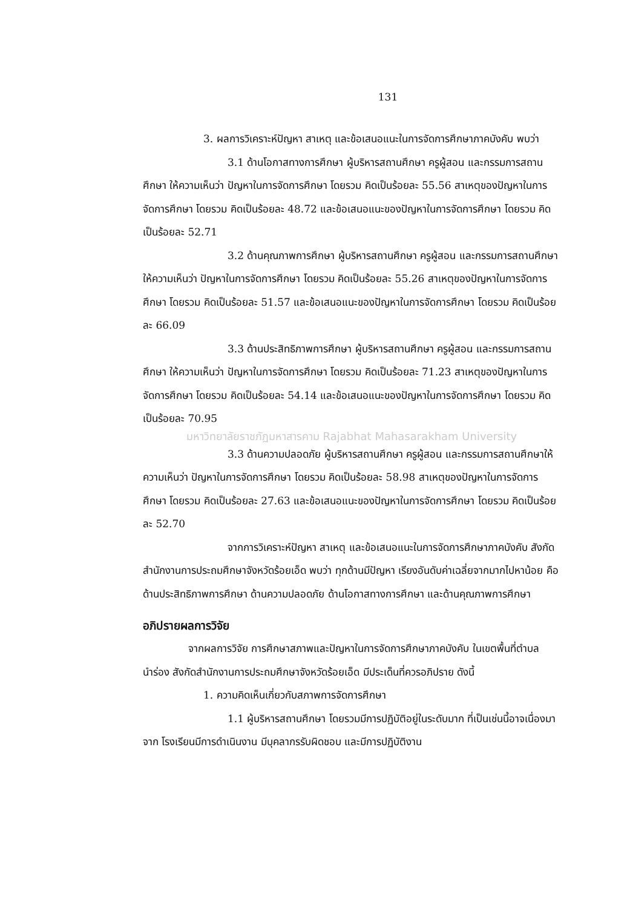131
3. ผลการวิเคราะห์ปัญหา สาเหตุ และข้อเสนอแนะในการจัดการศึกษาภาคบังคับ พบว่า
3.1 ด้านโอกาสทางการศึกษา ผู้บริหารสถานศึกษา ครูผู้สอน และกรรมการสถานศึกษา ให้ความเห็นว่า ปัญหาในการจัดการศึกษา โดยรวม คิดเป็นร้อยละ 55.56 สาเหตุของปัญหาในการจัดการศึกษา โดยรวม คิดเป็นร้อยละ 48.72 และข้อเสนอแนะของปัญหาในการจัดการศึกษา โดยรวม คิดเป็นร้อยละ 52.71
3.2 ด้านคุณภาพการศึกษา ผู้บริหารสถานศึกษา ครูผู้สอน และกรรมการสถานศึกษา ให้ความเห็นว่า ปัญหาในการจัดการศึกษา โดยรวม คิดเป็นร้อยละ 55.26 สาเหตุของปัญหาในการจัดการศึกษา โดยรวม คิดเป็นร้อยละ 51.57 และข้อเสนอแนะของปัญหาในการจัดการศึกษา โดยรวม คิดเป็นร้อยละ 66.09
3.3 ด้านประสิทธิภาพการศึกษา ผู้บริหารสถานศึกษา ครูผู้สอน และกรรมการสถานศึกษา ให้ความเห็นว่า ปัญหาในการจัดการศึกษา โดยรวม คิดเป็นร้อยละ 71.23 สาเหตุของปัญหาในการจัดการศึกษา โดยรวม คิดเป็นร้อยละ 54.14 และข้อเสนอแนะของปัญหาในการจัดการศึกษา โดยรวม คิดเป็นร้อยละ 70.95
มหาวิทยาลัยราชภัฏมหาสารคาม Rajabhat Mahasarakham University
3.3 ด้านความปลอดภัย ผู้บริหารสถานศึกษา ครูผู้สอน และกรรมการสถานศึกษาให้ความเห็นว่า ปัญหาในการจัดการศึกษา โดยรวม คิดเป็นร้อยละ 58.98 สาเหตุของปัญหาในการจัดการศึกษา โดยรวม คิดเป็นร้อยละ 27.63 และข้อเสนอแนะของปัญหาในการจัดการศึกษา โดยรวม คิดเป็นร้อยละ 52.70
จากการวิเคราะห์ปัญหา สาเหตุ และข้อเสนอแนะในการจัดการศึกษาภาคบังคับ สังกัดสำนักงานการประถมศึกษาจังหวัดร้อยเอ็ด พบว่า ทุกด้านมีปัญหา เรียงอันดับค่าเฉลี่ยจากมากไปหาน้อย คือ ด้านประสิทธิภาพการศึกษา ด้านความปลอดภัย ด้านโอกาสทางการศึกษา และด้านคุณภาพการศึกษา
อภิปรายผลการวิจัย
จากผลการวิจัย การศึกษาสภาพและปัญหาในการจัดการศึกษาภาคบังคับ ในเขตพื้นที่ตำบลนำร่อง สังกัดสำนักงานการประถมศึกษาจังหวัดร้อยเอ็ด มีประเด็นที่ควรอภิปราย ดังนี้
1. ความคิดเห็นเกี่ยวกับสภาพการจัดการศึกษา
1.1 ผู้บริหารสถานศึกษา โดยรวมมีการปฏิบัติอยู่ในระดับมาก ที่เป็นเช่นนี้อาจเนื่องมาจาก โรงเรียนมีการดำเนินงาน มีบุคลากรรับผิดชอบ และมีการปฏิบัติงาน